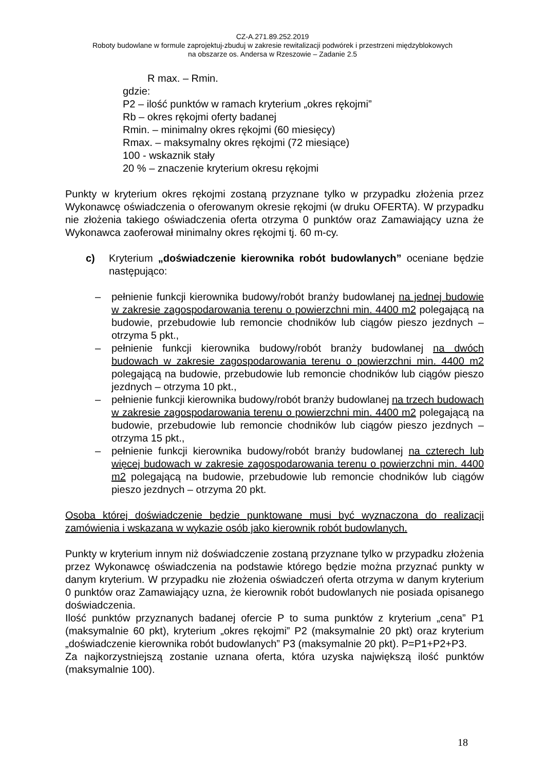CZ-A.271.89.252.2019
Roboty budowlane w formule zaprojektuj-zbuduj w zakresie rewitalizacji podwórek i przestrzeni międzyblokowych
na obszarze os. Andersa w Rzeszowie – Zadanie 2.5
R max. – Rmin.
gdzie:
P2 – ilość punktów w ramach kryterium „okres rękojmi”
Rb – okres rękojmi oferty badanej
Rmin. – minimalny okres rękojmi (60 miesięcy)
Rmax. – maksymalny okres rękojmi (72 miesiące)
100 - wskaznik stały
20 % – znaczenie kryterium okresu rękojmi
Punkty w kryterium okres rękojmi zostaną przyznane tylko w przypadku złożenia przez Wykonawcę oświadczenia o oferowanym okresie rękojmi (w druku OFERTA). W przypadku nie złożenia takiego oświadczenia oferta otrzyma 0 punktów oraz Zamawiający uzna że Wykonawca zaoferował minimalny okres rękojmi tj. 60 m-cy.
c) Kryterium „doświadczenie kierownika robót budowlanych” oceniane będzie następująco:
– pełnienie funkcji kierownika budowy/robót branży budowlanej na jednej budowie w zakresie zagospodarowania terenu o powierzchni min. 4400 m2 polegającą na budowie, przebudowie lub remoncie chodników lub ciągów pieszo jezdnych – otrzyma 5 pkt.,
– pełnienie funkcji kierownika budowy/robót branży budowlanej na dwóch budowach w zakresie zagospodarowania terenu o powierzchni min. 4400 m2 polegającą na budowie, przebudowie lub remoncie chodników lub ciągów pieszo jezdnych – otrzyma 10 pkt.,
– pełnienie funkcji kierownika budowy/robót branży budowlanej na trzech budowach w zakresie zagospodarowania terenu o powierzchni min. 4400 m2 polegającą na budowie, przebudowie lub remoncie chodników lub ciągów pieszo jezdnych – otrzyma 15 pkt.,
– pełnienie funkcji kierownika budowy/robót branży budowlanej na czterech lub więcej budowach w zakresie zagospodarowania terenu o powierzchni min. 4400 m2 polegającą na budowie, przebudowie lub remoncie chodników lub ciągów pieszo jezdnych – otrzyma 20 pkt.
Osoba której doświadczenie będzie punktowane musi być wyznaczona do realizacji zamówienia i wskazana w wykazie osób jako kierownik robót budowlanych.
Punkty w kryterium innym niż doświadczenie zostaną przyznane tylko w przypadku złożenia przez Wykonawcę oświadczenia na podstawie którego będzie można przyznać punkty w danym kryterium. W przypadku nie złożenia oświadczeń oferta otrzyma w danym kryterium 0 punktów oraz Zamawiający uzna, że kierownik robót budowlanych nie posiada opisanego doświadczenia.
Ilość punktów przyznanych badanej ofercie P to suma punktów z kryterium „cena” P1 (maksymalnie 60 pkt), kryterium „okres rękojmi” P2 (maksymalnie 20 pkt) oraz kryterium „doświadczenie kierownika robót budowlanych” P3 (maksymalnie 20 pkt). P=P1+P2+P3.
Za najkorzystniejszą zostanie uznana oferta, która uzyska największą ilość punktów (maksymalnie 100).
18